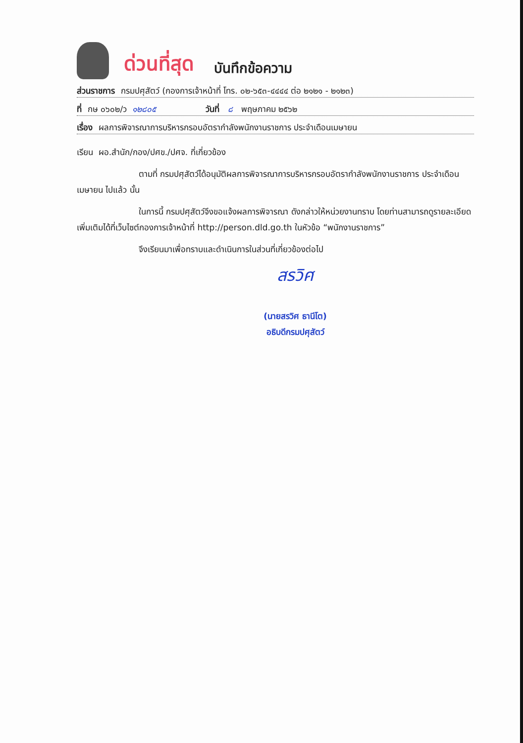ด่วนที่สุด บันทึกข้อความ
ส่วนราชการ กรมปศุสัตว์ (กองการเจ้าหน้าที่ โทร. ๐๒-๖๕๓-๔๔๔๔ ต่อ ๒๑๒๑ - ๒๑๒๓)
ที่ กษ ๐๖๐๒/ว ๑๒๘๐๕ วันที่ ๘ พฤษภาคม ๒๕๖๒
เรื่อง ผลการพิจารณาการบริหารกรอบอัตรากำลังพนักงานราชการ ประจำเดือนเมษายน
เรียน ผอ.สำนัก/กอง/ปศข./ปศจ. ที่เกี่ยวข้อง
ตามที่ กรมปศุสัตว์ได้อนุมัติผลการพิจารณาการบริหารกรอบอัตรากำลังพนักงานราชการ ประจำเดือนเมษายน ไปแล้ว นั้น
ในการนี้ กรมปศุสัตว์จึงขอแจ้งผลการพิจารณา ดังกล่าวให้หน่วยงานทราบ โดยท่านสามารถดูรายละเอียดเพิ่มเติมได้ที่เว็บไซต์กองการเจ้าหน้าที่ http://person.dld.go.th ในหัวข้อ “พนักงานราชการ”
จึงเรียนมาเพื่อทราบและดำเนินการในส่วนที่เกี่ยวข้องต่อไป
สรวิศ
(นายสรวิศ ธานีโต)
อธิบดีกรมปศุสัตว์